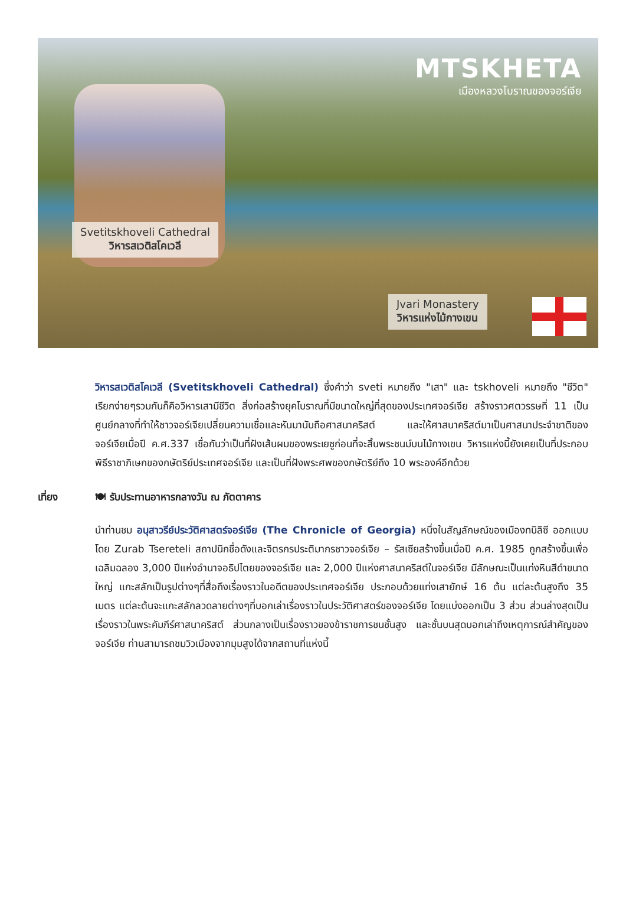MTSKHETA
เมืองหลวงโบราณของจอร์เจีย
Svetitskhoveli Cathedral
วิหารสเวติสโคเวลี
Jvari Monastery
วิหารแห่งไม้กางเขน
วิหารสเวติสโคเวลี (Svetitskhoveli Cathedral) ซึ่งคำว่า sveti หมายถึง "เสา" และ tskhoveli หมายถึง "ชีวิต" เรียกง่ายๆรวมกันก็คือวิหารเสามีชีวิต สิ่งก่อสร้างยุคโบราณที่มีขนาดใหญ่ที่สุดของประเทศจอร์เจีย สร้างราวศตวรรษที่ 11 เป็นศูนย์กลางที่ทำให้ชาวจอร์เจียเปลี่ยนความเชื่อและหันมานับถือศาสนาคริสต์ และให้ศาสนาคริสต์มาเป็นศาสนาประจำชาติของจอร์เจียเมื่อปี ค.ศ.337 เชื่อกันว่าเป็นที่ฝังเส้นผมของพระเยซูก่อนที่จะสิ้นพระชนม์บนไม้กางเขน วิหารแห่งนี้ยังเคยเป็นที่ประกอบพิธีราชาภิเษกของกษัตริย์ประเทศจอร์เจีย และเป็นที่ฝังพระศพของกษัตริย์ถึง 10 พระองค์อีกด้วย
เที่ยง 🍽 รับประทานอาหารกลางวัน ณ ภัตตาคาร
นำท่านชม อนุสาวรีย์ประวัติศาสตร์จอร์เจีย (The Chronicle of Georgia) หนึ่งในสัญลักษณ์ของเมืองทบิลิซี ออกแบบโดย Zurab Tsereteli สถาปนิกชื่อดังและจิตรกรประติมากรชาวจอร์เจีย – รัสเซียสร้างขึ้นเมื่อปี ค.ศ. 1985 ถูกสร้างขึ้นเพื่อเฉลิมฉลอง 3,000 ปีแห่งอำนาจอธิปไตยของจอร์เจีย และ 2,000 ปีแห่งศาสนาคริสต์ในจอร์เจีย มีลักษณะเป็นแท่งหินสีดำขนาดใหญ่ แกะสลักเป็นรูปต่างๆที่สื่อถึงเรื่องราวในอดีตของประเทศจอร์เจีย ประกอบด้วยแท่งเสายักษ์ 16 ต้น แต่ละต้นสูงถึง 35 เมตร แต่ละต้นจะแกะสลักลวดลายต่างๆที่บอกเล่าเรื่องราวในประวัติศาสตร์ของจอร์เจีย โดยแบ่งออกเป็น 3 ส่วน ส่วนล่างสุดเป็นเรื่องราวในพระคัมภีร์ศาสนาคริสต์ ส่วนกลางเป็นเรื่องราวของข้าราชการชนชั้นสูง และชั้นบนสุดบอกเล่าถึงเหตุการณ์สำคัญของจอร์เจีย ท่านสามารถชมวิวเมืองจากมุมสูงได้จากสถานที่แห่งนี้